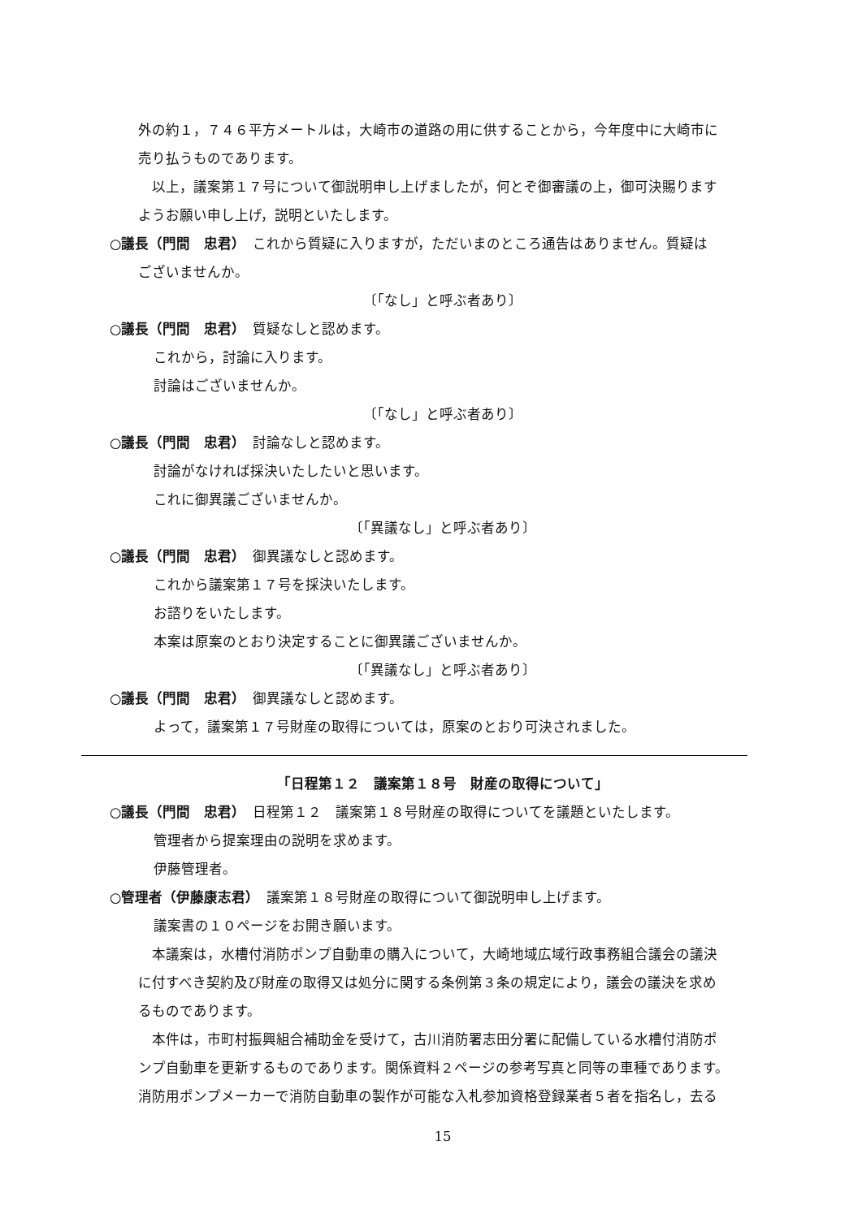外の約１，７４６平方メートルは，大崎市の道路の用に供することから，今年度中に大崎市に
売り払うものであります。
　以上，議案第１７号について御説明申し上げましたが，何とぞ御審議の上，御可決賜ります
ようお願い申し上げ，説明といたします。
○議長（門間　忠君）　これから質疑に入りますが，ただいまのところ通告はありません。質疑は
ございませんか。
〔「なし」と呼ぶ者あり〕
○議長（門間　忠君）　質疑なしと認めます。
これから，討論に入ります。
討論はございませんか。
〔「なし」と呼ぶ者あり〕
○議長（門間　忠君）　討論なしと認めます。
討論がなければ採決いたしたいと思います。
これに御異議ございませんか。
〔「異議なし」と呼ぶ者あり〕
○議長（門間　忠君）　御異議なしと認めます。
これから議案第１７号を採決いたします。
お諮りをいたします。
本案は原案のとおり決定することに御異議ございませんか。
〔「異議なし」と呼ぶ者あり〕
○議長（門間　忠君）　御異議なしと認めます。
よって，議案第１７号財産の取得については，原案のとおり可決されました。
「日程第１２　議案第１８号　財産の取得について」
○議長（門間　忠君）　日程第１２　議案第１８号財産の取得についてを議題といたします。
管理者から提案理由の説明を求めます。
伊藤管理者。
○管理者（伊藤康志君）　議案第１８号財産の取得について御説明申し上げます。
議案書の１０ページをお開き願います。
　本議案は，水槽付消防ポンプ自動車の購入について，大崎地域広域行政事務組合議会の議決
に付すべき契約及び財産の取得又は処分に関する条例第３条の規定により，議会の議決を求め
るものであります。
　本件は，市町村振興組合補助金を受けて，古川消防署志田分署に配備している水槽付消防ポ
ンプ自動車を更新するものであります。関係資料２ページの参考写真と同等の車種であります。
消防用ポンプメーカーで消防自動車の製作が可能な入札参加資格登録業者５者を指名し，去る
15